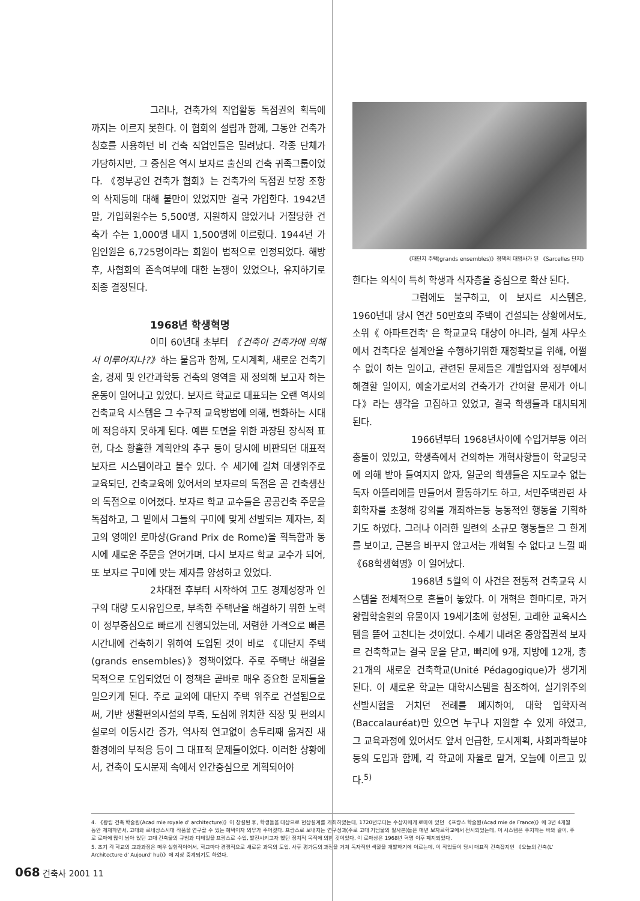그러나, 건축가의 직업활동 독점권의 획득에 까지는 이르지 못한다. 이 협회의 설립과 함께, 그동안 건축가 칭호를 사용하던 비 건축 직업인들은 밀려났다. 각종 단체가 가담하지만, 그 중심은 역시 보자르 출신의 건축 귀족그룹이었다. 《정부공인 건축가 협회》는 건축가의 독점권 보장 조항의 삭제등에 대해 불만이 있었지만 결국 가입한다. 1942년 말, 가입회원수는 5,500명, 지원하지 않았거나 거절당한 건축가 수는 1,000명 내지 1,500명에 이르렀다. 1944년 가입인원은 6,725명이라는 회원이 법적으로 인정되었다. 해방후, 사협회의 존속여부에 대한 논쟁이 있었으나, 유지하기로 최종 결정된다.
1968년 학생혁명
이미 60년대 초부터 《건축이 건축가에 의해서 이루어지나?》하는 물음과 함께, 도시계획, 새로운 건축기술, 경제 및 인간과학등 건축의 영역을 재 정의해 보고자 하는 운동이 일어나고 있었다. 보자르 학교로 대표되는 오랜 역사의 건축교육 시스템은 그 수구적 교육방법에 의해, 변화하는 시대에 적응하지 못하게 된다. 예쁜 도면을 위한 과장된 장식적 표현, 다소 황홀한 계획안의 추구 등이 당시에 비판되던 대표적 보자르 시스템이라고 볼수 있다. 수 세기에 걸쳐 데생위주로 교육되던, 건축교육에 있어서의 보자르의 독점은 곧 건축생산의 독점으로 이어졌다. 보자르 학교 교수들은 공공건축 주문을 독점하고, 그 밑에서 그들의 구미에 맞게 선발되는 제자는, 최고의 영예인 로마상(Grand Prix de Rome)을 획득함과 동시에 새로운 주문을 얻어가며, 다시 보자르 학교 교수가 되어, 또 보자르 구미에 맞는 제자를 양성하고 있었다.
2차대전 후부터 시작하여 고도 경제성장과 인구의 대량 도시유입으로, 부족한 주택난을 해결하기 위한 노력이 정부중심으로 빠르게 진행되었는데, 저렴한 가격으로 빠른 시간내에 건축하기 위하여 도입된 것이 바로 《대단지 주택(grands ensembles)》정책이었다. 주로 주택난 해결을 목적으로 도입되었던 이 정책은 곧바로 매우 중요한 문제들을 일으키게 된다. 주로 교외에 대단지 주택 위주로 건설됨으로써, 기반 생활편의시설의 부족, 도심에 위치한 직장 및 편의시설로의 이동시간 증가, 역사적 연고없이 송두리째 옮겨진 새 환경에의 부적응 등이 그 대표적 문제들이었다. 이러한 상황에서, 건축이 도시문제 속에서 인간중심으로 계획되어야
《대단지 주택(grands ensembles)》정책의 대명사가 된 《Sarcelles 단지》
한다는 의식이 특히 학생과 식자층을 중심으로 확산 된다.
그럼에도 불구하고, 이 보자르 시스템은, 1960년대 당시 연간 50만호의 주택이 건설되는 상황에서도, 소위《 아파트건축' 은 학교교육 대상이 아니라, 설계 사무소에서 건축다운 설계안을 수행하기위한 재정확보를 위해, 어쩔수 없이 하는 일이고, 관련된 문제들은 개발업자와 정부에서 해결할 일이지, 예술가로서의 건축가가 간여할 문제가 아니다》라는 생각을 고집하고 있었고, 결국 학생들과 대치되게 된다.
1966년부터 1968년사이에 수업거부등 여러 충돌이 있었고, 학생측에서 건의하는 개혁사항들이 학교당국에 의해 받아 들여지지 않자, 일군의 학생들은 지도교수 없는 독자 아뜰리에를 만들어서 활동하기도 하고, 서민주택관련 사회학자를 초청해 강의를 개최하는등 능동적인 행동을 기획하기도 하였다. 그러나 이러한 일련의 소규모 행동들은 그 한계를 보이고, 근본을 바꾸지 않고서는 개혁될 수 없다고 느낄 때 《68학생혁명》이 일어났다.
1968년 5월의 이 사건은 전통적 건축교육 시스템을 전체적으로 흔들어 놓았다. 이 개혁은 한마디로, 과거 왕립학술원의 유물이자 19세기초에 형성된, 고래한 교육시스템을 뜯어 고친다는 것이었다. 수세기 내려온 중앙집권적 보자르 건축학교는 결국 문을 닫고, 빠리에 9개, 지방에 12개, 총 21개의 새로운 건축학교(Unité Pédagogique)가 생기게 된다. 이 새로운 학교는 대학시스템을 참조하여, 실기위주의 선발시험을 거치던 전례를 폐지하여, 대학 입학자격(Baccalauréat)만 있으면 누구나 지원할 수 있게 하였고, 그 교육과정에 있어서도 앞서 언급한, 도시계획, 사회과학분야등의 도입과 함께, 각 학교에 자율로 맡겨, 오늘에 이르고 있다.<sup>5)</sup>
4. 《왕립 건축 학술원(Acad mie royale d' architecture)》이 창설된 후, 학생들을 대상으로 현상설계를 개최하였는데, 1720년부터는 수상자에게 로마에 있던 《프랑스 학술원(Acad mie de France)》에 3년 4개월동안 체재하면서, 고대와 르네상스시대 작품을 연구할 수 있는 혜택이자 의무가 주어졌다. 프랑스로 보내지는 연구성과(주로 고대 기념물의 필사본)들은 매년 보자르학교에서 전시되었는데, 이 시스템은 주지하는 바와 같이, 주로 로마에 많이 남아 있던 고대 건축물의 규범과 디테일을 프랑스로 수입, 발전시키고자 했던 정치적 목적에 의한 것이었다. 이 로마상은 1968년 혁명 이후 폐지되었다.
5. 초기 각 학교의 교과과정은 매우 실험적이어서, 학교마다 경쟁적으로 새로운 과목의 도입, 사후 평가등의 과정을 거쳐 독자적인 색깔을 개발하기에 이르는데, 이 작업들이 당시 대표적 건축잡지인 《오늘의 건축(L' Architecture d' Aujourd' hui)》에 지상 중계되기도 하였다.
068 건축사 2001 11